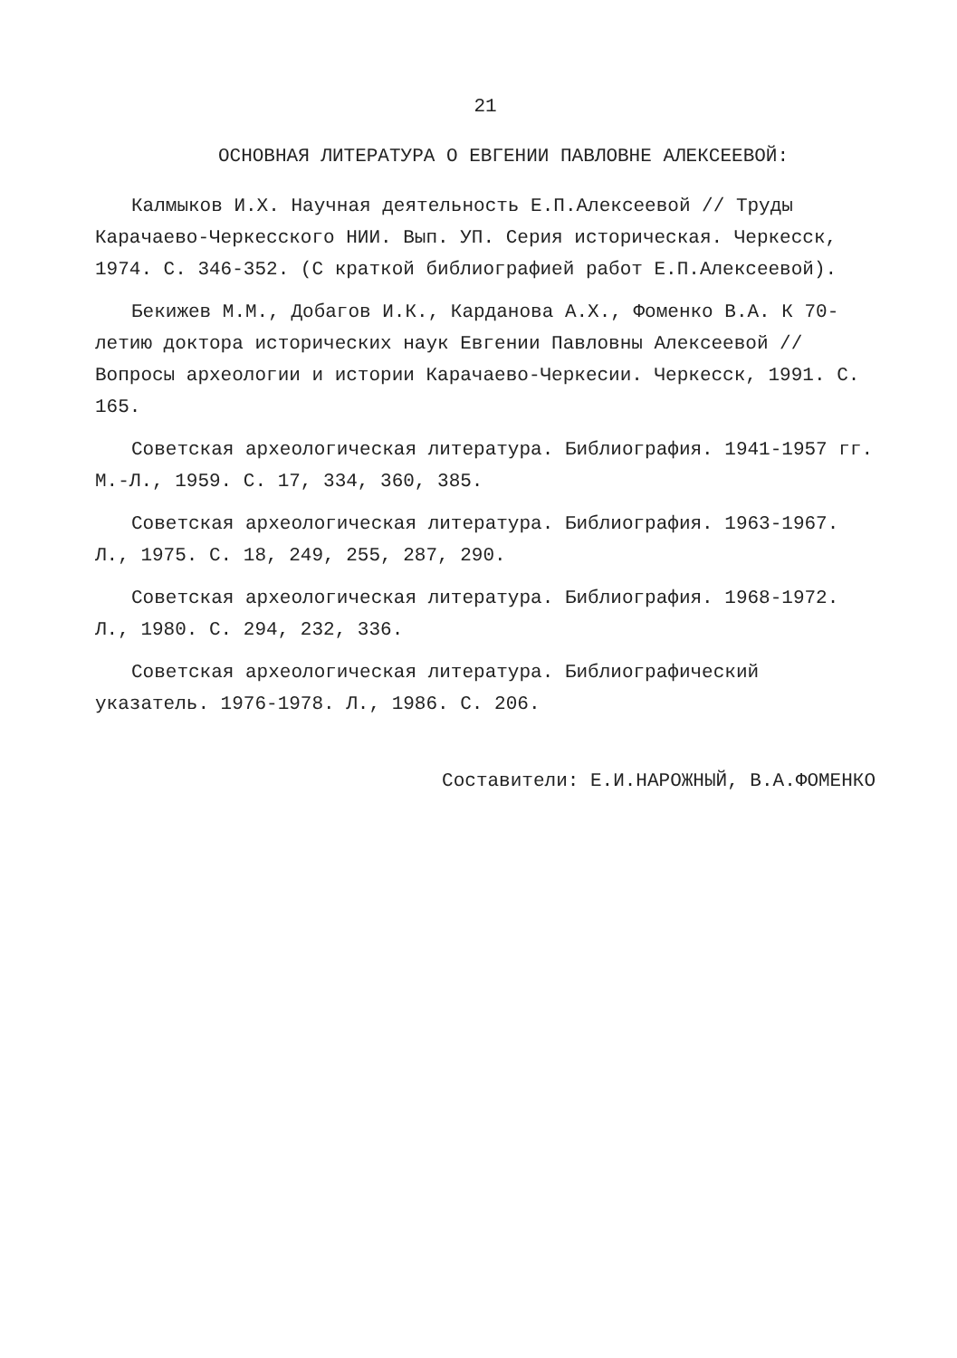21
ОСНОВНАЯ ЛИТЕРАТУРА О ЕВГЕНИИ ПАВЛОВНЕ АЛЕКСЕЕВОЙ:
Калмыков И.Х. Научная деятельность Е.П.Алексеевой // Труды Карачаево-Черкесского НИИ. Вып. УП. Серия историческая. Черкесск, 1974. С. 346-352. (С краткой библиографией работ Е.П.Алексеевой).
Бекижев М.М., Добагов И.К., Карданова А.Х., Фоменко В.А. К 70-летию доктора исторических наук Евгении Павловны Алексеевой // Вопросы археологии и истории Карачаево-Черкесии. Черкесск, 1991. С. 165.
Советская археологическая литература. Библиография. 1941-1957 гг. М.-Л., 1959. С. 17, 334, 360, 385.
Советская археологическая литература. Библиография. 1963-1967. Л., 1975. С. 18, 249, 255, 287, 290.
Советская археологическая литература. Библиография. 1968-1972. Л., 1980. С. 294, 232, 336.
Советская археологическая литература. Библиографический указатель. 1976-1978. Л., 1986. С. 206.
Составители: Е.И.НАРОЖНЫЙ, В.А.ФОМЕНКО